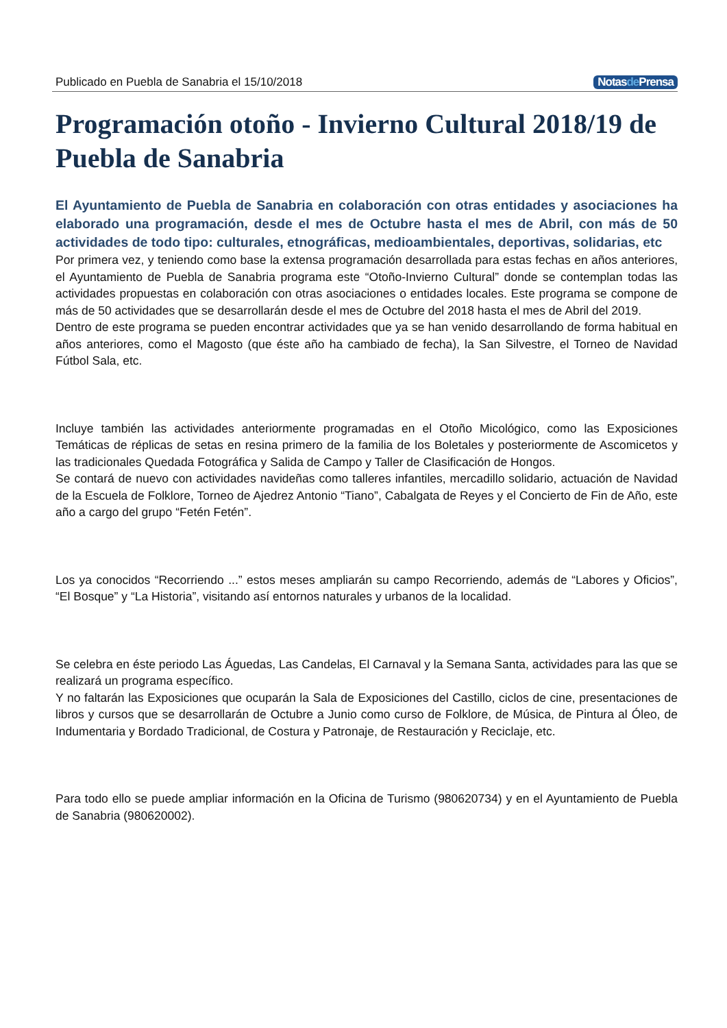Publicado en Puebla de Sanabria el 15/10/2018 Notasde Prensa
Programación otoño - Invierno Cultural 2018/19 de Puebla de Sanabria
El Ayuntamiento de Puebla de Sanabria en colaboración con otras entidades y asociaciones ha elaborado una programación, desde el mes de Octubre hasta el mes de Abril, con más de 50 actividades de todo tipo: culturales, etnográficas, medioambientales, deportivas, solidarias, etc
Por primera vez, y teniendo como base la extensa programación desarrollada para estas fechas en años anteriores, el Ayuntamiento de Puebla de Sanabria programa este “Otoño-Invierno Cultural” donde se contemplan todas las actividades propuestas en colaboración con otras asociaciones o entidades locales. Este programa se compone de más de 50 actividades que se desarrollarán desde el mes de Octubre del 2018 hasta el mes de Abril del 2019.
Dentro de este programa se pueden encontrar actividades que ya se han venido desarrollando de forma habitual en años anteriores, como el Magosto (que éste año ha cambiado de fecha), la San Silvestre, el Torneo de Navidad Fútbol Sala, etc.
Incluye también las actividades anteriormente programadas en el Otoño Micológico, como las Exposiciones Temáticas de réplicas de setas en resina primero de la familia de los Boletales y posteriormente de Ascomicetos y las tradicionales Quedada Fotográfica y Salida de Campo y Taller de Clasificación de Hongos.
Se contará de nuevo con actividades navideñas como talleres infantiles, mercadillo solidario, actuación de Navidad de la Escuela de Folklore, Torneo de Ajedrez Antonio “Tiano”, Cabalgata de Reyes y el Concierto de Fin de Año, este año a cargo del grupo “Fetén Fetén”.
Los ya conocidos “Recorriendo ...” estos meses ampliarán su campo Recorriendo, además de “Labores y Oficios”, “El Bosque” y “La Historia”, visitando así entornos naturales y urbanos de la localidad.
Se celebra en éste periodo Las Águedas, Las Candelas, El Carnaval y la Semana Santa, actividades para las que se realizará un programa específico.
Y no faltarán las Exposiciones que ocuparán la Sala de Exposiciones del Castillo, ciclos de cine, presentaciones de libros y cursos que se desarrollarán de Octubre a Junio como curso de Folklore, de Música, de Pintura al Óleo, de Indumentaria y Bordado Tradicional, de Costura y Patronaje, de Restauración y Reciclaje, etc.
Para todo ello se puede ampliar información en la Oficina de Turismo (980620734) y en el Ayuntamiento de Puebla de Sanabria (980620002).